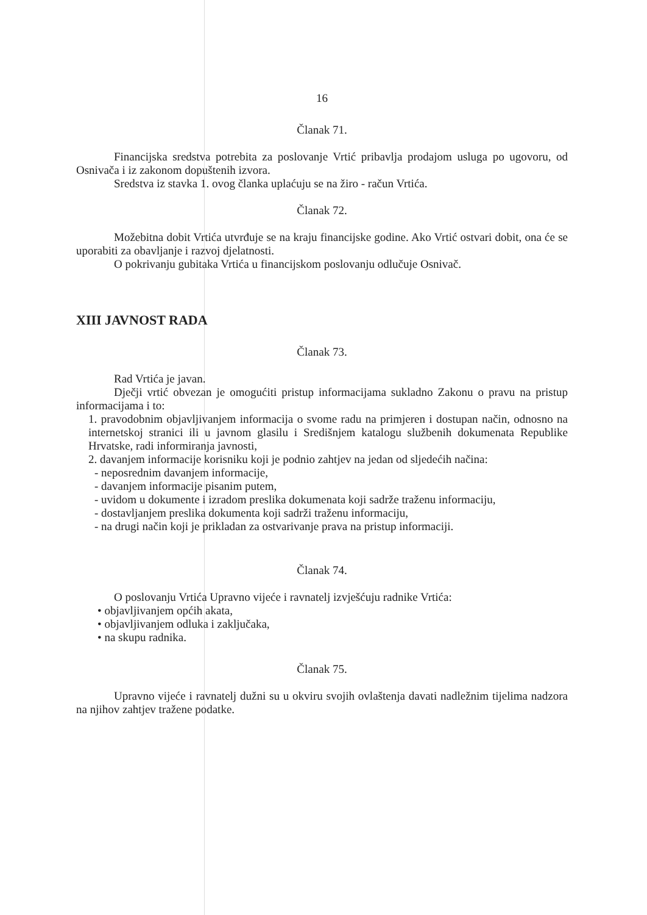16
Članak 71.
Financijska sredstva potrebita za poslovanje Vrtić pribavlja prodajom usluga po ugovoru, od Osnivača i iz zakonom dopuštenih izvora.
Sredstva iz stavka 1. ovog članka uplaćuju se na žiro - račun Vrtića.
Članak 72.
Možebitna dobit Vrtića utvrđuje se na kraju financijske godine. Ako Vrtić ostvari dobit, ona će se uporabiti za obavljanje i razvoj djelatnosti.
O pokrivanju gubitaka Vrtića u financijskom poslovanju odlučuje Osnivač.
XIII JAVNOST RADA
Članak 73.
Rad Vrtića je javan.
Dječji vrtić obvezan je omogućiti pristup informacijama sukladno Zakonu o pravu na pristup informacijama i to:
1. pravodobnim objavljivanjem informacija o svome radu na primjeren i dostupan način, odnosno na internetskoj stranici ili u javnom glasilu i Središnjem katalogu službenih dokumenata Republike Hrvatske, radi informiranja javnosti,
2. davanjem informacije korisniku koji je podnio zahtjev na jedan od sljedećih načina:
- neposrednim davanjem informacije,
- davanjem informacije pisanim putem,
- uvidom u dokumente i izradom preslika dokumenata koji sadrže traženu informaciju,
- dostavljanjem preslika dokumenta koji sadrži traženu informaciju,
- na drugi način koji je prikladan za ostvarivanje prava na pristup informaciji.
Članak 74.
O poslovanju Vrtića Upravno vijeće i ravnatelj izvješćuju radnike Vrtića:
• objavljivanjem općih akata,
• objavljivanjem odluka i zaključaka,
• na skupu radnika.
Članak 75.
Upravno vijeće i ravnatelj dužni su u okviru svojih ovlaštenja davati nadležnim tijelima nadzora na njihov zahtjev tražene podatke.